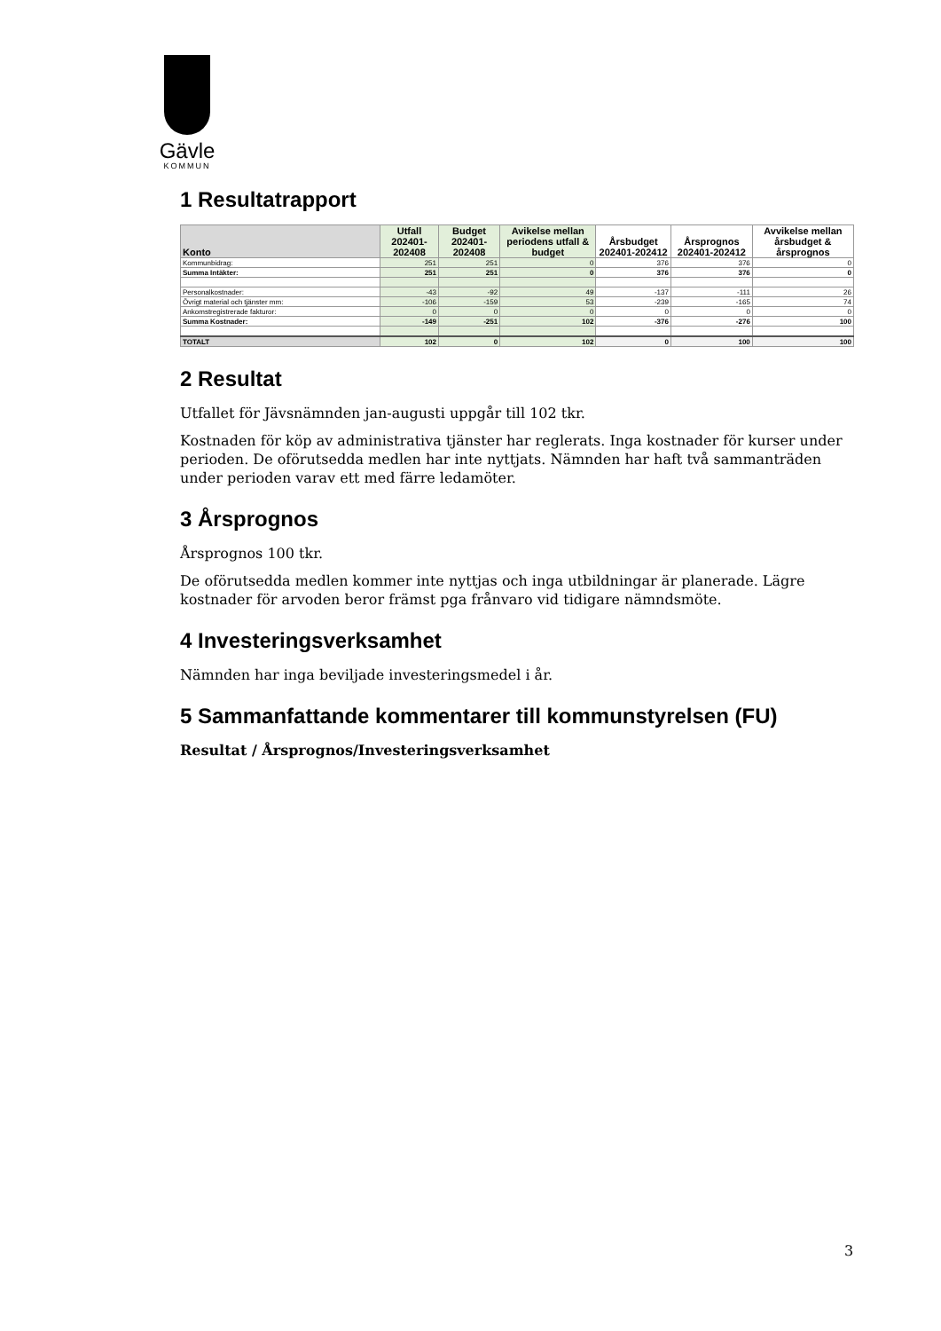Gävle
KOMMUN
1 Resultatrapport
| Konto | Utfall 202401-202408 | Budget 202401-202408 | Avikelse mellan periodens utfall & budget | Årsbudget 202401-202412 | Årsprognos 202401-202412 | Avvikelse mellan årsbudget & årsprognos |
| --- | --- | --- | --- | --- | --- | --- |
| Kommunbidrag: | 251 | 251 | 0 | 376 | 376 | 0 |
| Summa Intäkter: | 251 | 251 | 0 | 376 | 376 | 0 |
| Personalkostnader: | -43 | -92 | 49 | -137 | -111 | 26 |
| Övrigt material och tjänster mm: | -106 | -159 | 53 | -239 | -165 | 74 |
| Ankomstregistrerade fakturor: | 0 | 0 | 0 | 0 | 0 | 0 |
| Summa Kostnader: | -149 | -251 | 102 | -376 | -276 | 100 |
| TOTALT | 102 | 0 | 102 | 0 | 100 | 100 |
2 Resultat
Utfallet för Jävsnämnden jan-augusti uppgår till 102 tkr.
Kostnaden för köp av administrativa tjänster har reglerats. Inga kostnader för kurser under perioden. De oförutsedda medlen har inte nyttjats. Nämnden har haft två sammanträden under perioden varav ett med färre ledamöter.
3 Årsprognos
Årsprognos 100 tkr.
De oförutsedda medlen kommer inte nyttjas och inga utbildningar är planerade. Lägre kostnader för arvoden beror främst pga frånvaro vid tidigare nämndsmöte.
4 Investeringsverksamhet
Nämnden har inga beviljade investeringsmedel i år.
5 Sammanfattande kommentarer till kommunstyrelsen (FU)
Resultat / Årsprognos/Investeringsverksamhet
3